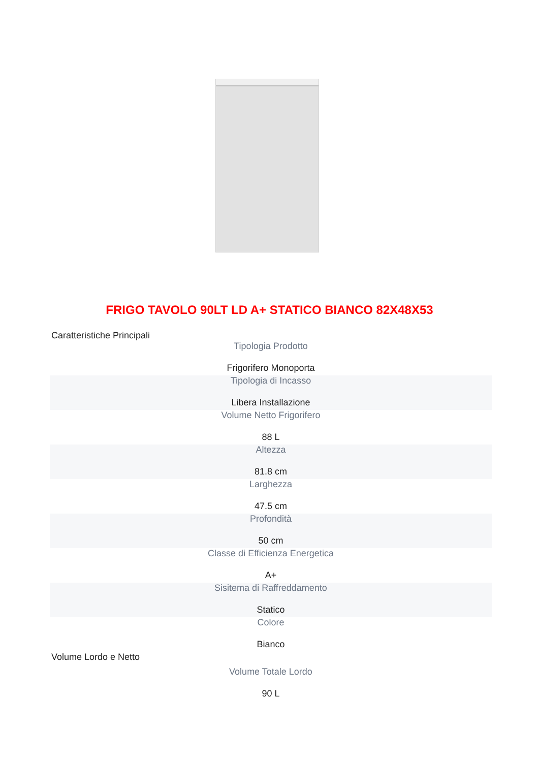FRIGO TAVOLO 90LT LD A+ STATICO BIANCO 82X48X53
Caratteristiche Principali
| Tipologia Prodotto Frigorifero Monoporta |
| Tipologia di Incasso Libera Installazione |
| Volume Netto Frigorifero 88 L |
| Altezza 81.8 cm |
| Larghezza 47.5 cm |
| Profondità 50 cm |
| Classe di Efficienza Energetica A+ |
| Sisitema di Raffreddamento Statico |
| Colore Bianco |
Volume Lordo e Netto
| Volume Totale Lordo 90 L |